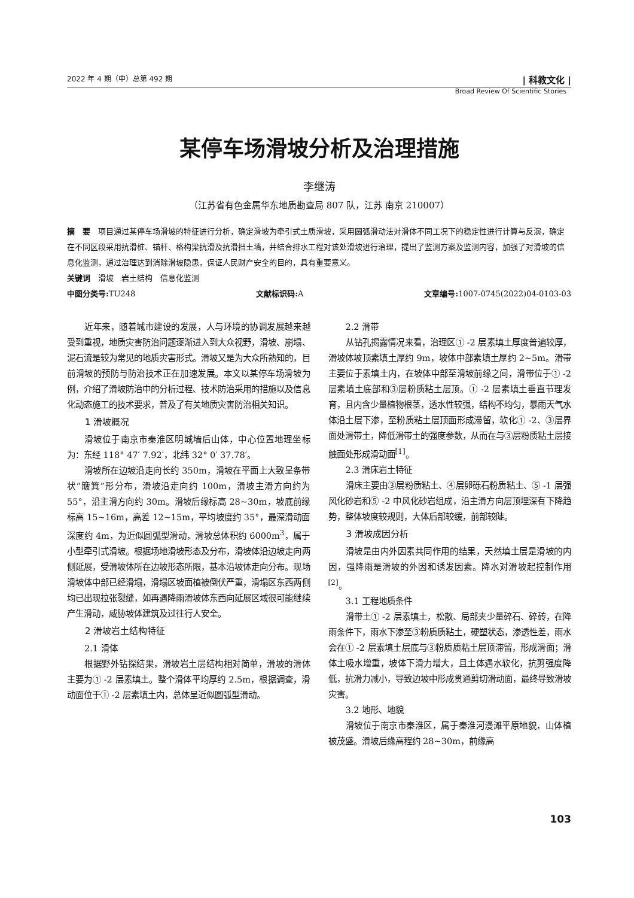2022 年 4 期（中）总第 492 期 | 科教文化 |
Broad Review Of Scientific Stories
某停车场滑坡分析及治理措施
李继涛
（江苏省有色金属华东地质勘查局 807 队，江苏 南京 210007）
摘　要　项目通过某停车场滑坡的特征进行分析，确定滑坡为牵引式土质滑坡，采用圆弧滑动法对滑体不同工况下的稳定性进行计算与反演，确定在不同区段采用抗滑桩、锚杆、格构梁抗滑及抗滑挡土墙，并结合排水工程对该处滑坡进行治理，提出了监测方案及监测内容，加强了对滑坡的信息化监测，通过治理达到消除滑坡隐患，保证人民财产安全的目的，具有重要意义。
关键词　滑坡　岩土结构　信息化监测
中图分类号: TU248 文献标识码: A 文章编号: 1007-0745(2022)04-0103-03
近年来，随着城市建设的发展，人与环境的协调发展越来越受到重视，地质灾害防治问题逐渐进入到大众视野，滑坡、崩塌、泥石流是较为常见的地质灾害形式。滑坡又是为大众所熟知的，目前滑坡的预防与防治技术正在加速发展。本文以某停车场滑坡为例，介绍了滑坡防治中的分析过程、技术防治采用的措施以及信息化动态施工的技术要求，普及了有关地质灾害防治相关知识。
1 滑坡概况
滑坡位于南京市秦淮区明城墙后山体，中心位置地理坐标为：东经 118° 47′ 7.92′，北纬 32° 0′ 37.78′。
滑坡所在边坡沿走向长约 350m，滑坡在平面上大致呈条带状“簸箕”形分布，滑坡沿走向约 100m，滑坡主滑方向约为 55°，沿主滑方向约 30m。滑坡后缘标高 28~30m，坡底前缘标高 15~16m，高差 12~15m，平均坡度约 35°，最深滑动面深度约 4m，为近似圆弧型滑动，滑坡总体积约 6000m<sup>3</sup>，属于小型牵引式滑坡。根据场地滑坡形态及分布，滑坡体沿边坡走向两侧延展，受滑坡体所在边坡形态所限，基本沿坡体走向分布。现场滑坡体中部已经滑塌，滑塌区坡面植被倒伏严重，滑塌区东西两侧均已出现拉张裂缝，如再遇降雨滑坡体东西向延展区域很可能继续产生滑动，威胁坡体建筑及过往行人安全。
2 滑坡岩土结构特征
2.1 滑体
根据野外钻探结果，滑坡岩土层结构相对简单，滑坡的滑体主要为① -2 层素填土。整个滑体平均厚约 2.5m，根据调查，滑动面位于① -2 层素填土内，总体呈近似圆弧型滑动。
2.2 滑带
从钻孔揭露情况来看，治理区① -2 层素填土厚度普遍较厚，滑坡体坡顶素填土厚约 9m，坡体中部素填土厚约 2~5m。滑带主要位于素填土内，在坡体中部至滑坡前缘之间，滑带位于① -2 层素填土底部和③层粉质粘土层顶。① -2 层素填土垂直节理发育，且内含少量植物根茎，透水性较强，结构不均匀，暴雨天气水体沿土层下渗，至粉质粘土层顶面形成滞留，软化① -2、③层界面处滑带土，降低滑带土的强度参数，从而在与③层粉质粘土层接触面处形成滑动面<sup>[1]</sup>。
2.3 滑床岩土特征
滑床主要由③层粉质粘土、④层卵砾石粉质粘土、⑤ -1 层强风化砂岩和⑤ -2 中风化砂岩组成，沿主滑方向层顶埋深有下降趋势，整体坡度较规则，大体后部较缓，前部较陡。
3 滑坡成因分析
滑坡是由内外因素共同作用的结果，天然填土层是滑坡的内因，强降雨是滑坡的外因和诱发因素。降水对滑坡起控制作用<sup>[2]</sup>。
3.1 工程地质条件
滑带土① -2 层素填土，松散、局部夹少量碎石、碎砖，在降雨条件下，雨水下渗至③粉质质粘土，硬塑状态，渗透性差，雨水会在① -2 层素填土层底与③粉质质粘土层顶滞留，形成滑面；滑体土吸水增重，坡体下滑力增大，且土体遇水软化，抗剪强度降低，抗滑力减小，导致边坡中形成贯通剪切滑动面，最终导致滑坡灾害。
3.2 地形、地貌
滑坡位于南京市秦淮区，属于秦淮河漫滩平原地貌，山体植被茂盛。滑坡后缘高程约 28~30m，前缘高
103